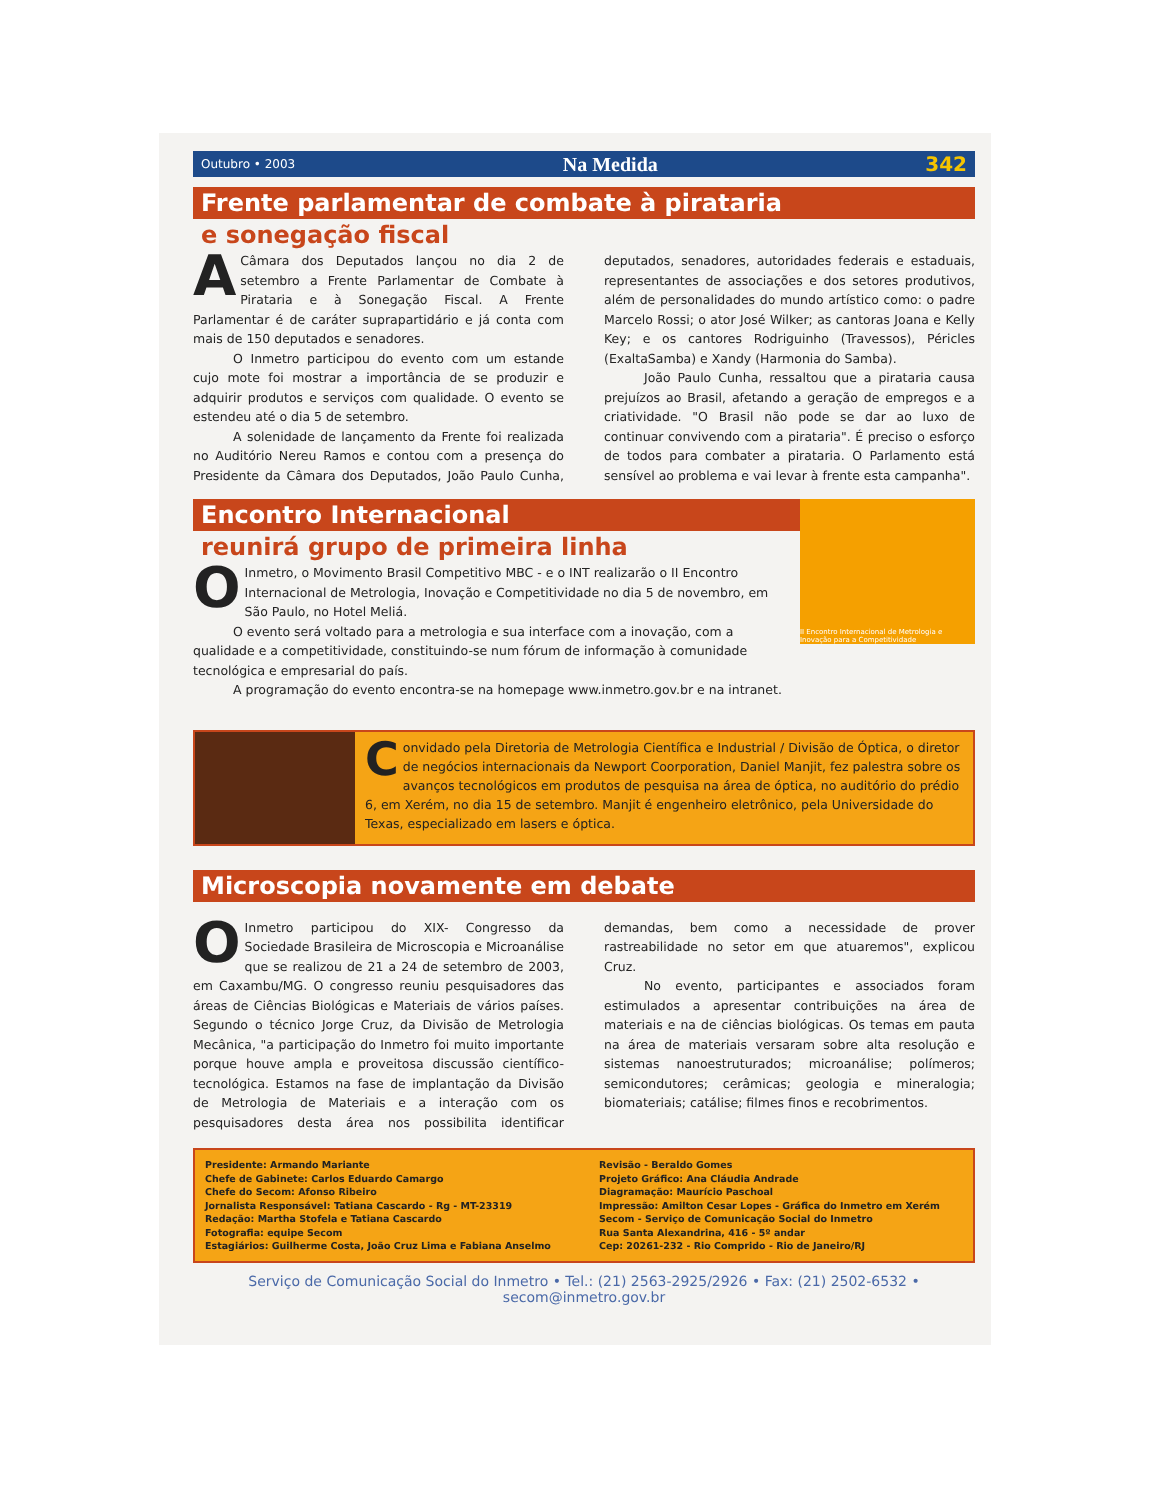Outubro • 2003 Na Medida 342
Frente parlamentar de combate à pirataria
e sonegação fiscal
ACâmara dos Deputados lançou no dia 2 de setembro a Frente Parlamentar de Combate à Pirataria e à Sonegação Fiscal. A Frente Parlamentar é de caráter suprapartidário e já conta com mais de 150 deputados e senadores.
O Inmetro participou do evento com um estande cujo mote foi mostrar a importância de se produzir e adquirir produtos e serviços com qualidade. O evento se estendeu até o dia 5 de setembro.
A solenidade de lançamento da Frente foi realizada no Auditório Nereu Ramos e contou com a presença do Presidente da Câmara dos Deputados, João Paulo Cunha, deputados, senadores, autoridades federais e estaduais, representantes de associações e dos setores produtivos, além de personalidades do mundo artístico como: o padre Marcelo Rossi; o ator José Wilker; as cantoras Joana e Kelly Key; e os cantores Rodriguinho (Travessos), Péricles (ExaltaSamba) e Xandy (Harmonia do Samba).
João Paulo Cunha, ressaltou que a pirataria causa prejuízos ao Brasil, afetando a geração de empregos e a criatividade. "O Brasil não pode se dar ao luxo de continuar convivendo com a pirataria". É preciso o esforço de todos para combater a pirataria. O Parlamento está sensível ao problema e vai levar à frente esta campanha".
II Encontro Internacional de Metrologia e Inovação para a Competitividade
Encontro Internacional
reunirá grupo de primeira linha
OInmetro, o Movimento Brasil Competitivo MBC - e o INT realizarão o II Encontro Internacional de Metrologia, Inovação e Competitividade no dia 5 de novembro, em São Paulo, no Hotel Meliá.
O evento será voltado para a metrologia e sua interface com a inovação, com a qualidade e a competitividade, constituindo-se num fórum de informação à comunidade tecnológica e empresarial do país.
A programação do evento encontra-se na homepage www.inmetro.gov.br e na intranet.
Convidado pela Diretoria de Metrologia Científica e Industrial / Divisão de Óptica, o diretor de negócios internacionais da Newport Coorporation, Daniel Manjit, fez palestra sobre os avanços tecnológicos em produtos de pesquisa na área de óptica, no auditório do prédio 6, em Xerém, no dia 15 de setembro. Manjit é engenheiro eletrônico, pela Universidade do Texas, especializado em lasers e óptica.
Microscopia novamente em debate
OInmetro participou do XIX- Congresso da Sociedade Brasileira de Microscopia e Microanálise que se realizou de 21 a 24 de setembro de 2003, em Caxambu/MG. O congresso reuniu pesquisadores das áreas de Ciências Biológicas e Materiais de vários países. Segundo o técnico Jorge Cruz, da Divisão de Metrologia Mecânica, "a participação do Inmetro foi muito importante porque houve ampla e proveitosa discussão científico-tecnológica. Estamos na fase de implantação da Divisão de Metrologia de Materiais e a interação com os pesquisadores desta área nos possibilita identificar demandas, bem como a necessidade de prover rastreabilidade no setor em que atuaremos", explicou Cruz.
No evento, participantes e associados foram estimulados a apresentar contribuições na área de materiais e na de ciências biológicas. Os temas em pauta na área de materiais versaram sobre alta resolução e sistemas nanoestruturados; microanálise; polímeros; semicondutores; cerâmicas; geologia e mineralogia; biomateriais; catálise; filmes finos e recobrimentos.
Presidente: Armando Mariante
Chefe de Gabinete: Carlos Eduardo Camargo
Chefe do Secom: Afonso Ribeiro
Jornalista Responsável: Tatiana Cascardo - Rg - MT-23319
Redação: Martha Stofela e Tatiana Cascardo
Fotografia: equipe Secom
Estagiários: Guilherme Costa, João Cruz Lima e Fabiana Anselmo
Revisão - Beraldo Gomes
Projeto Gráfico: Ana Cláudia Andrade
Diagramação: Maurício Paschoal
Impressão: Amilton Cesar Lopes - Gráfica do Inmetro em Xerém
Secom - Serviço de Comunicação Social do Inmetro
Rua Santa Alexandrina, 416 - 5º andar
Cep: 20261-232 - Rio Comprido - Rio de Janeiro/RJ
Serviço de Comunicação Social do Inmetro • Tel.: (21) 2563-2925/2926 • Fax: (21) 2502-6532 • secom@inmetro.gov.br